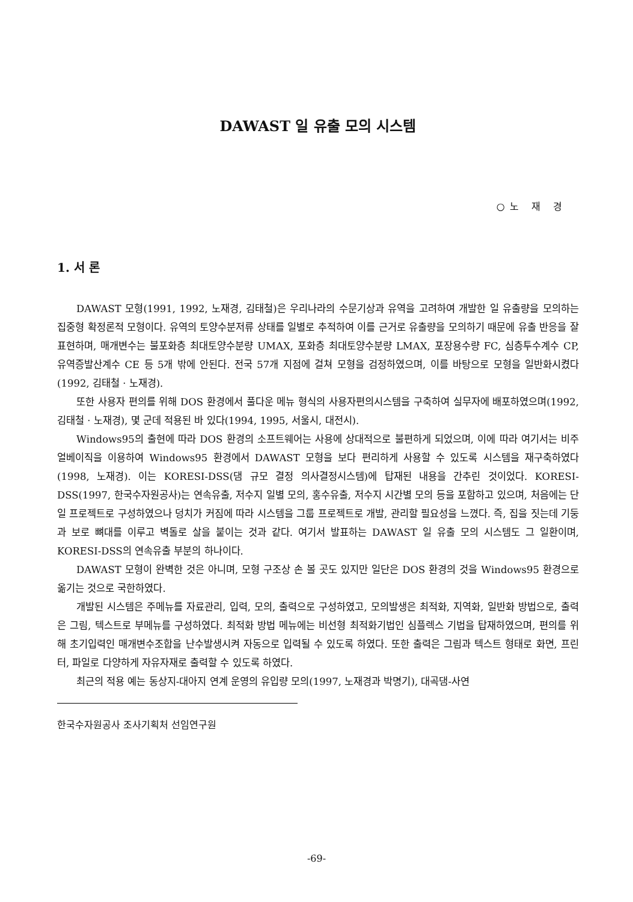DAWAST 일 유출 모의 시스템
○노 재 경
1. 서 론
DAWAST 모형(1991, 1992, 노재경, 김태철)은 우리나라의 수문기상과 유역을 고려하여 개발한 일 유출량을 모의하는 집중형 확정론적 모형이다. 유역의 토양수분저류 상태를 일별로 추적하여 이를 근거로 유출량을 모의하기 때문에 유출 반응을 잘 표현하며, 매개변수는 불포화층 최대토양수분량 UMAX, 포화층 최대토양수분량 LMAX, 포장용수량 FC, 심층투수계수 CP, 유역증발산계수 CE 등 5개 밖에 안된다. 전국 57개 지점에 걸쳐 모형을 검정하였으며, 이를 바탕으로 모형을 일반화시켰다(1992, 김태철 · 노재경).
또한 사용자 편의를 위해 DOS 환경에서 풀다운 메뉴 형식의 사용자편의시스템을 구축하여 실무자에 배포하였으며(1992, 김태철 · 노재경), 몇 군데 적용된 바 있다(1994, 1995, 서울시, 대전시).
Windows95의 출현에 따라 DOS 환경의 소프트웨어는 사용에 상대적으로 불편하게 되었으며, 이에 따라 여기서는 비주얼베이직을 이용하여 Windows95 환경에서 DAWAST 모형을 보다 편리하게 사용할 수 있도록 시스템을 재구축하였다(1998, 노재경). 이는 KORESI-DSS(댐 규모 결정 의사결정시스템)에 탑재된 내용을 간추린 것이었다. KORESI-DSS(1997, 한국수자원공사)는 연속유출, 저수지 일별 모의, 홍수유출, 저수지 시간별 모의 등을 포함하고 있으며, 처음에는 단일 프로젝트로 구성하였으나 덩치가 커짐에 따라 시스템을 그룹 프로젝트로 개발, 관리할 필요성을 느꼈다. 즉, 집을 짓는데 기둥과 보로 뼈대를 이루고 벽돌로 살을 붙이는 것과 같다. 여기서 발표하는 DAWAST 일 유출 모의 시스템도 그 일환이며, KORESI-DSS의 연속유출 부분의 하나이다.
DAWAST 모형이 완벽한 것은 아니며, 모형 구조상 손 볼 곳도 있지만 일단은 DOS 환경의 것을 Windows95 환경으로 옮기는 것으로 국한하였다.
개발된 시스템은 주메뉴를 자료관리, 입력, 모의, 출력으로 구성하였고, 모의발생은 최적화, 지역화, 일반화 방법으로, 출력은 그림, 텍스트로 부메뉴를 구성하였다. 최적화 방법 메뉴에는 비선형 최적화기법인 심플렉스 기법을 탑재하였으며, 편의를 위해 초기입력인 매개변수조합을 난수발생시켜 자동으로 입력될 수 있도록 하였다. 또한 출력은 그림과 텍스트 형태로 화면, 프린터, 파일로 다양하게 자유자재로 출력할 수 있도록 하였다.
최근의 적용 예는 동상지-대아지 연계 운영의 유입량 모의(1997, 노재경과 박명기), 대곡댐-사연
한국수자원공사 조사기획처 선임연구원
-69-